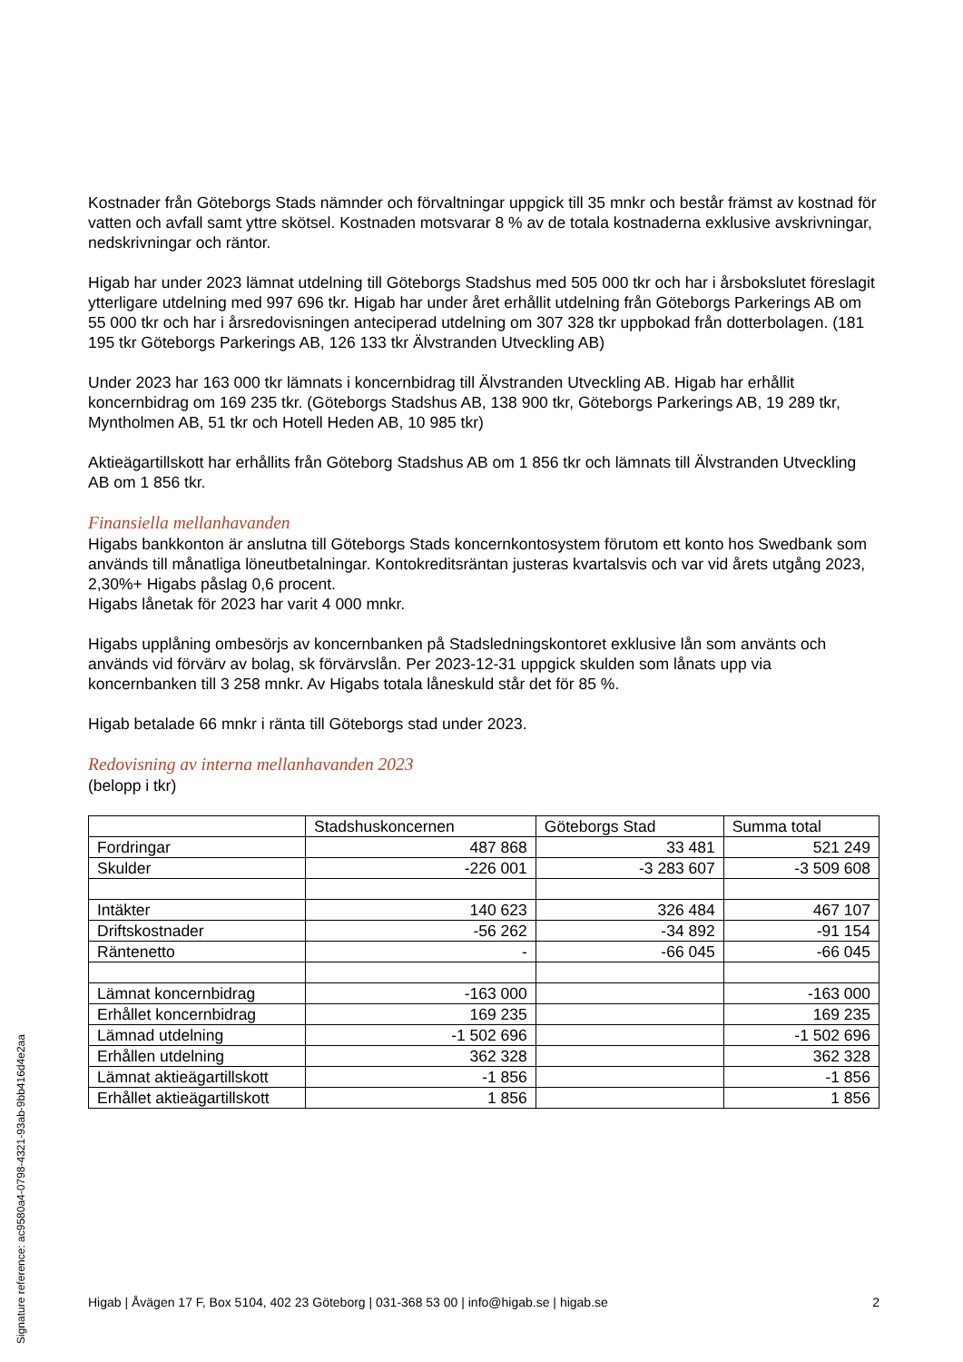Kostnader från Göteborgs Stads nämnder och förvaltningar uppgick till 35 mnkr och består främst av kostnad för vatten och avfall samt yttre skötsel. Kostnaden motsvarar 8 % av de totala kostnaderna exklusive avskrivningar, nedskrivningar och räntor.
Higab har under 2023 lämnat utdelning till Göteborgs Stadshus med 505 000 tkr och har i årsbokslutet föreslagit ytterligare utdelning med 997 696 tkr. Higab har under året erhållit utdelning från Göteborgs Parkerings AB om 55 000 tkr och har i årsredovisningen anteciperad utdelning om 307 328 tkr uppbokad från dotterbolagen. (181 195 tkr Göteborgs Parkerings AB, 126 133 tkr Älvstranden Utveckling AB)
Under 2023 har 163 000 tkr lämnats i koncernbidrag till Älvstranden Utveckling AB. Higab har erhållit koncernbidrag om 169 235 tkr. (Göteborgs Stadshus AB, 138 900 tkr, Göteborgs Parkerings AB, 19 289 tkr, Myntholmen AB, 51 tkr och Hotell Heden AB, 10 985 tkr)
Aktieägartillskott har erhållits från Göteborg Stadshus AB om 1 856 tkr och lämnats till Älvstranden Utveckling AB om 1 856 tkr.
Finansiella mellanhavanden
Higabs bankkonton är anslutna till Göteborgs Stads koncernkontosystem förutom ett konto hos Swedbank som används till månatliga löneutbetalningar. Kontokreditsräntan justeras kvartalsvis och var vid årets utgång 2023, 2,30%+ Higabs påslag 0,6 procent.
Higabs lånetak för 2023 har varit 4 000 mnkr.
Higabs upplåning ombesörjs av koncernbanken på Stadsledningskontoret exklusive lån som använts och används vid förvärv av bolag, sk förvärvslån. Per 2023-12-31 uppgick skulden som lånats upp via koncernbanken till 3 258 mnkr. Av Higabs totala låneskuld står det för 85 %.
Higab betalade 66 mnkr i ränta till Göteborgs stad under 2023.
Redovisning av interna mellanhavanden 2023
(belopp i tkr)
| | Stadshuskoncernen | Göteborgs Stad | Summa total |
| Fordringar | 487 868 | 33 481 | 521 249 |
| Skulder | -226 001 | -3 283 607 | -3 509 608 |
| Intäkter | 140 623 | 326 484 | 467 107 |
| Driftskostnader | -56 262 | -34 892 | -91 154 |
| Räntenetto | - | -66 045 | -66 045 |
| Lämnat koncernbidrag | -163 000 | | -163 000 |
| Erhållet koncernbidrag | 169 235 | | 169 235 |
| Lämnad utdelning | -1 502 696 | | -1 502 696 |
| Erhållen utdelning | 362 328 | | 362 328 |
| Lämnat aktieägartillskott | -1 856 | | -1 856 |
| Erhållet aktieägartillskott | 1 856 | | 1 856 |
Higab | Åvägen 17 F, Box 5104, 402 23 Göteborg | 031-368 53 00 | info@higab.se | higab.se 2
Signature reference: ac9580a4-0798-4321-93ab-9bb416d4e2aa